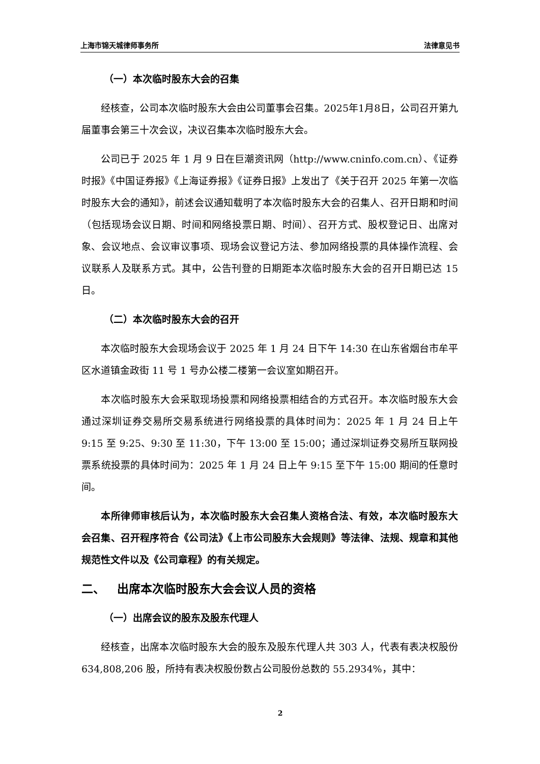上海市锦天城律师事务所 法律意见书
（一）本次临时股东大会的召集
经核查，公司本次临时股东大会由公司董事会召集。2025年1月8日，公司召开第九届董事会第三十次会议，决议召集本次临时股东大会。
公司已于 2025 年 1 月 9 日在巨潮资讯网（http://www.cninfo.com.cn）、《证券时报》《中国证券报》《上海证券报》《证券日报》上发出了《关于召开 2025 年第一次临时股东大会的通知》，前述会议通知载明了本次临时股东大会的召集人、召开日期和时间（包括现场会议日期、时间和网络投票日期、时间）、召开方式、股权登记日、出席对象、会议地点、会议审议事项、现场会议登记方法、参加网络投票的具体操作流程、会议联系人及联系方式。其中，公告刊登的日期距本次临时股东大会的召开日期已达 15 日。
（二）本次临时股东大会的召开
本次临时股东大会现场会议于 2025 年 1 月 24 日下午 14:30 在山东省烟台市牟平区水道镇金政街 11 号 1 号办公楼二楼第一会议室如期召开。
本次临时股东大会采取现场投票和网络投票相结合的方式召开。本次临时股东大会通过深圳证券交易所交易系统进行网络投票的具体时间为：2025 年 1 月 24 日上午 9:15 至 9:25、9:30 至 11:30，下午 13:00 至 15:00；通过深圳证券交易所互联网投票系统投票的具体时间为：2025 年 1 月 24 日上午 9:15 至下午 15:00 期间的任意时间。
本所律师审核后认为，本次临时股东大会召集人资格合法、有效，本次临时股东大会召集、召开程序符合《公司法》《上市公司股东大会规则》等法律、法规、规章和其他规范性文件以及《公司章程》的有关规定。
二、 出席本次临时股东大会会议人员的资格
（一）出席会议的股东及股东代理人
经核查，出席本次临时股东大会的股东及股东代理人共 303 人，代表有表决权股份 634,808,206 股，所持有表决权股份数占公司股份总数的 55.2934%，其中：
2